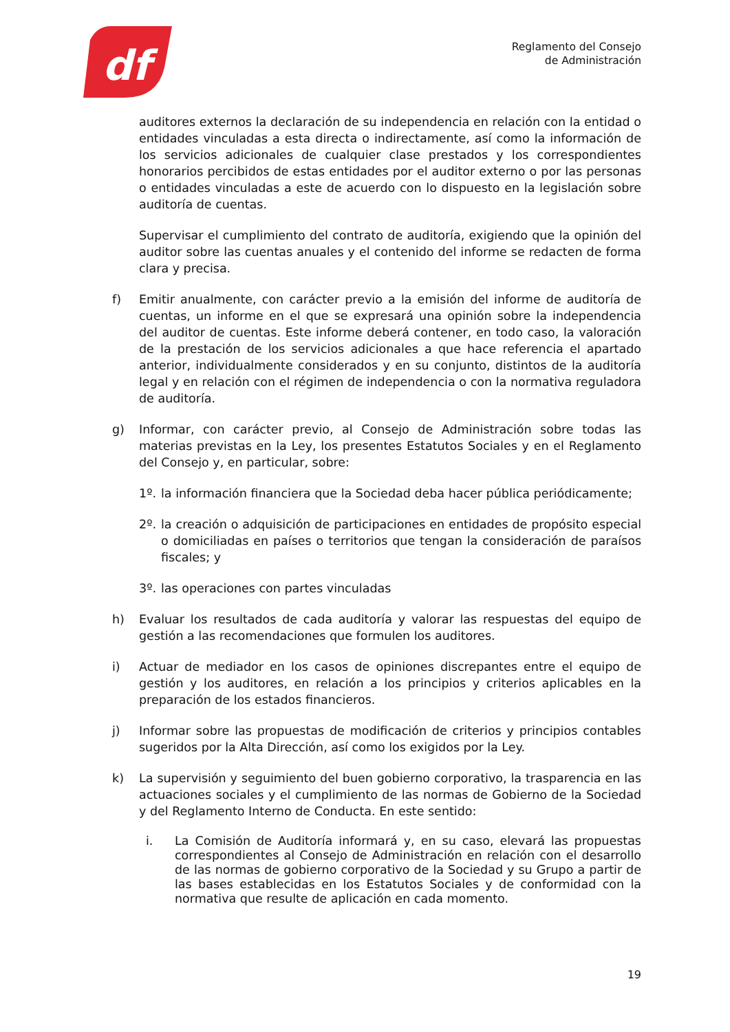df
Reglamento del Consejo
de Administración
auditores externos la declaración de su independencia en relación con la entidad o entidades vinculadas a esta directa o indirectamente, así como la información de los servicios adicionales de cualquier clase prestados y los correspondientes honorarios percibidos de estas entidades por el auditor externo o por las personas o entidades vinculadas a este de acuerdo con lo dispuesto en la legislación sobre auditoría de cuentas.
Supervisar el cumplimiento del contrato de auditoría, exigiendo que la opinión del auditor sobre las cuentas anuales y el contenido del informe se redacten de forma clara y precisa.
f) Emitir anualmente, con carácter previo a la emisión del informe de auditoría de cuentas, un informe en el que se expresará una opinión sobre la independencia del auditor de cuentas. Este informe deberá contener, en todo caso, la valoración de la prestación de los servicios adicionales a que hace referencia el apartado anterior, individualmente considerados y en su conjunto, distintos de la auditoría legal y en relación con el régimen de independencia o con la normativa reguladora de auditoría.
g) Informar, con carácter previo, al Consejo de Administración sobre todas las materias previstas en la Ley, los presentes Estatutos Sociales y en el Reglamento del Consejo y, en particular, sobre:
1º. la información financiera que la Sociedad deba hacer pública periódicamente;
2º. la creación o adquisición de participaciones en entidades de propósito especial o domiciliadas en países o territorios que tengan la consideración de paraísos fiscales; y
3º. las operaciones con partes vinculadas
h) Evaluar los resultados de cada auditoría y valorar las respuestas del equipo de gestión a las recomendaciones que formulen los auditores.
i) Actuar de mediador en los casos de opiniones discrepantes entre el equipo de gestión y los auditores, en relación a los principios y criterios aplicables en la preparación de los estados financieros.
j) Informar sobre las propuestas de modificación de criterios y principios contables sugeridos por la Alta Dirección, así como los exigidos por la Ley.
k) La supervisión y seguimiento del buen gobierno corporativo, la trasparencia en las actuaciones sociales y el cumplimiento de las normas de Gobierno de la Sociedad y del Reglamento Interno de Conducta. En este sentido:
i. La Comisión de Auditoría informará y, en su caso, elevará las propuestas correspondientes al Consejo de Administración en relación con el desarrollo de las normas de gobierno corporativo de la Sociedad y su Grupo a partir de las bases establecidas en los Estatutos Sociales y de conformidad con la normativa que resulte de aplicación en cada momento.
19